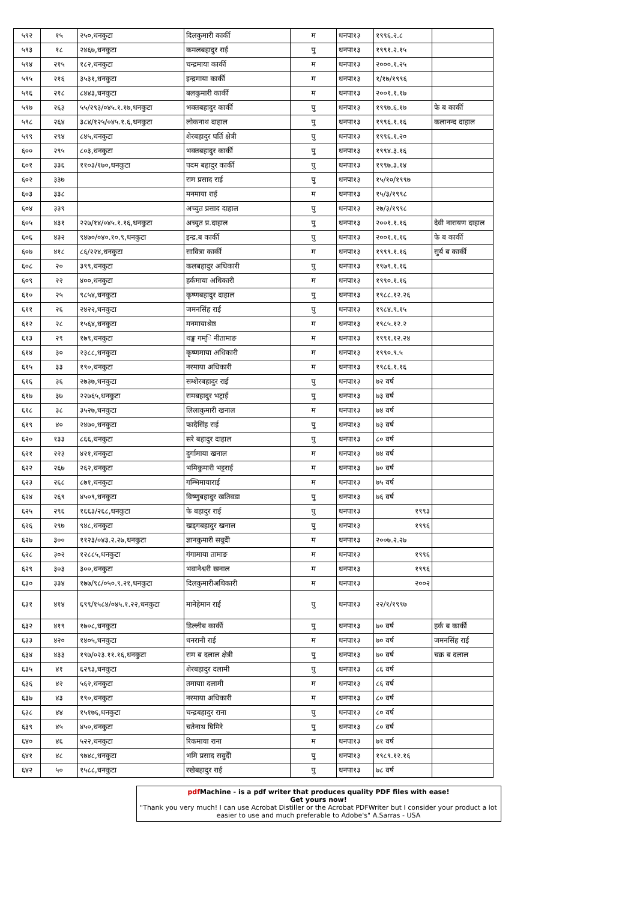| ५९२ | १५ | २५०,धनकुटा | दिलकुमारी कार्की | म | धनपा१३ | १९९६.२.८ | |
| ५९३ | १८ | २४६७,धनकुटा | कमलबहादुर राई | पु | धनपा१३ | १९९१.२.१५ | |
| ५९४ | २१५ | १८२,धनकुटा | चन्द्रमाया कार्की | म | धनपा१३ | २०००.१.२५ | |
| ५९५ | २१६ | ३५३१,धनकुटा | इन्द्रमाया कार्की | म | धनपा१३ | १/१७/१९९६ | |
| ५९६ | २१८ | ८४४३,धनकुटा | बलकुमारी कार्की | म | धनपा१३ | २००१.१.१७ | |
| ५९७ | २६३ | ५५/२९३/०४५.१.१७,धनकुटा | भक्तबहादुर कार्की | पु | धनपा१३ | १९९७.६.१७ | फे ब कार्की |
| ५९८ | २६४ | ३८४/१२५/०४५.१.६,धनकुटा | लोकनाथ दाहाल | पु | धनपा१३ | १९९६.१.१६ | कलानन्द दाहाल |
| ५९९ | २९४ | ८४५,धनकुटा | शेरबहादुर घर्ति क्षेत्री | पु | धनपा१३ | १९९६.१.२० | |
| ६०० | २९५ | ८०३,धनकुटा | भक्तबहादुर कार्की | पु | धनपा१३ | १९९४.३.१६ | |
| ६०१ | ३३६ | ११०३/१७०,धनकुटा | पदम बहादुर कार्की | पु | धनपा१३ | १९९७.३.१४ | |
| ६०२ | ३३७ | | राम प्रसाद राई | पु | धनपा१३ | १५/१०/१९९७ | |
| ६०३ | ३३८ | | मनमाया राई | म | धनपा१३ | १५/३/१९९८ | |
| ६०४ | ३३९ | | अच्युत प्रसाद दाहाल | पु | धनपा१३ | २७/३/१९९८ | |
| ६०५ | ४३१ | २२७/१४/०४५.१.१६,धनकुटा | अच्युत प्र.दाहाल | पु | धनपा१३ | २००१.१.१६ | देवी नारायण दाहाल |
| ६०६ | ४३२ | ९४७०/०४०.१०.९,धनकुटा | इन्द्र.ब कार्की | पु | धनपा१३ | २००१.१.१६ | फे ब कार्की |
| ६०७ | ४१८ | ८६/२२४,धनकुटा | सावित्रा कार्की | म | धनपा१३ | १९९९.१.१६ | सुर्य ब कार्की |
| ६०८ | २० | ३९९,धनकुटा | कलबहादुर अधिकारी | पु | धनपा१३ | १९७९.१.१६ | |
| ६०९ | २२ | ४००,धनकुटा | हर्कमाया अधिकारी | म | धनपा१३ | १९९०.१.१६ | |
| ६१० | २५ | ९८५४,धनकुटा | कृष्णबहादुर दाहाल | पु | धनपा१३ | १९८८.१२.२६ | |
| ६११ | २६ | २४२२,धनकुटा | जमनसिंह राई | पु | धनपा१३ | १९८४.९.१५ | |
| ६१२ | २८ | १५६४,धनकुटा | मनमायाश्रेष्ठ | म | धनपा१३ | १९८५.१२.२ | |
| ६१३ | २९ | १७९,धनकुटा | थङ्ग गम्ि नीतामाङ | म | धनपा१३ | १९९१.१२.२४ | |
| ६१४ | ३० | २३८८,धनकुटा | कृष्णमाया अधिकारी | म | धनपा१३ | १९९०.९.५ | |
| ६१५ | ३३ | १९०,धनकुटा | नरमाया अधिकारी | म | धनपा१३ | १९८६.१.१६ | |
| ६१६ | ३६ | २७३७,धनकुटा | सम्शेरबहादुर राई | पु | धनपा१३ | ७२ वर्ष | |
| ६१७ | ३७ | २२७६५,धनकुटा | रामबहादुर भट्राई | पु | धनपा१३ | ७३ वर्ष | |
| ६१८ | ३८ | ३५२७,धनकुटा | लिलाकुमारी खनाल | म | धनपा१३ | ७४ वर्ष | |
| ६१९ | ४० | २४७०,धनकुटा | फादैसिंह राई | पु | धनपा१३ | ७३ वर्ष | |
| ६२० | १३३ | ८६६,धनकुटा | सरे बहादुर दाहाल | पु | धनपा१३ | ८० वर्ष | |
| ६२१ | २२३ | ४२१,धनकुटा | दुर्गामाया खनाल | म | धनपा१३ | ७४ वर्ष | |
| ६२२ | २६७ | २६२,धनकुटा | भमिकुमारी भट्टराई | म | धनपा१३ | ७० वर्ष | |
| ६२३ | २६८ | ८७१,धनकुटा | गम्भिमायाराई | म | धनपा१३ | ७५ वर्ष | |
| ६२४ | २६९ | ४५०९,धनकुटा | विष्णुबहादुर खतिवडा | पु | धनपा१३ | ७६ वर्ष | |
| ६२५ | २९६ | १६६३/२६८,धनकुटा | फे बहादुर राई | पु | धनपा१३ | १९९३ | |
| ६२६ | २९७ | ९४८,धनकुटा | खड्गबहादुर खनाल | पु | धनपा१३ | १९९६ | |
| ६२७ | ३०० | ११२३/०४३.२.२७,धनकुटा | ज्ञानकुमारी सवुदेी | म | धनपा१३ | २००७.२.२७ | |
| ६२८ | ३०२ | १२८८५,धनकुटा | गंगामाया तामाङ | म | धनपा१३ | १९९६ | |
| ६२९ | ३०३ | ३००,धनकुटा | भवानेश्वरी खनाल | म | धनपा१३ | १९९६ | |
| ६३० | ३३४ | १७७/९८/०५०.९.२१,धनकुटा | दिलकुमारीअधिकारी | म | धनपा१३ | २००२ | |
| ६३१ | ४१४ | ६९९/१५८४/०४५.१.२२,धनकुटा | मानेहेमान राई | पु | धनपा१३ | २२/१/१९९७ | |
| ६३२ | ४१९ | १७०८,धनकुटा | डिल्लीब कार्की | पु | धनपा१३ | ७० वर्ष | हर्क ब कार्की |
| ६३३ | ४२० | १४०५,धनकुटा | धनरानी राई | म | धनपा१३ | ७० वर्ष | जमनसिंह राई |
| ६३४ | ४३३ | १९७/०२३.११.१६,धनकुटा | राम ब दलाल क्षेत्री | पु | धनपा१३ | ७० वर्ष | चक्र ब दलाल |
| ६३५ | ४१ | ६२९३,धनकुटा | शेरबहादुर दलामी | पु | धनपा१३ | ८६ वर्ष | |
| ६३६ | ४२ | ५६२,धनकुटा | तमायाा दलामी | म | धनपा१३ | ८६ वर्ष | |
| ६३७ | ४३ | १९०,धनकुटा | नरमाया अधिकारी | म | धनपा१३ | ८० वर्ष | |
| ६३८ | ४४ | १५१७६,धनकुटा | चन्द्रबहादुर राना | पु | धनपा१३ | ८० वर्ष | |
| ६३९ | ४५ | ४५०,धनकुटा | चतेनाथ घिमिरे | पु | धनपा१३ | ८० वर्ष | |
| ६४० | ४६ | ५२२,धनकुटा | रिकमाया राना | म | धनपा१३ | ७१ वर्ष | |
| ६४१ | ४८ | ९७४८,धनकुटा | भमि प्रसाद सवुदेी | पु | धनपा१३ | १९८९.१२.१६ | |
| ६४२ | ५० | १५८८,धनकुटा | रखेबहादुर राई | पु | धनपा१३ | ७८ वर्ष | |
pdf Machine - is a pdf writer that produces quality PDF files with ease!
Get yours now!
"Thank you very much! I can use Acrobat Distiller or the Acrobat PDFWriter but I consider your product a lot easier to use and much preferable to Adobe's" A.Sarras - USA